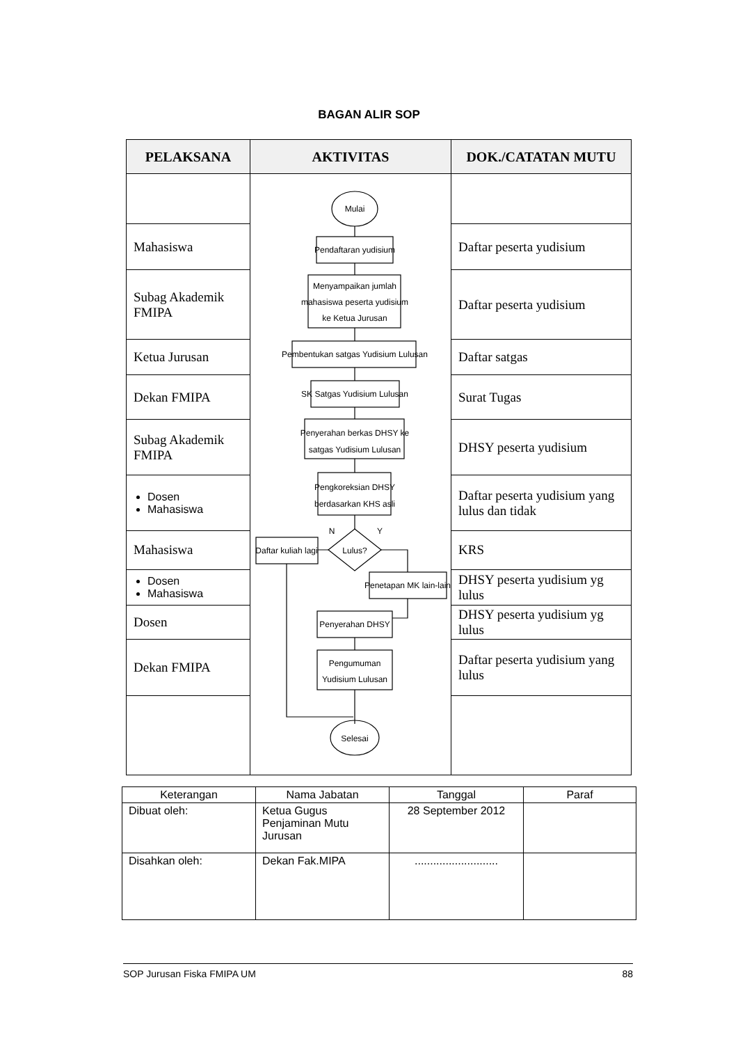BAGAN ALIR SOP
| PELAKSANA | AKTIVITAS | DOK./CATATAN MUTU |
| --- | --- | --- |
| | Mulai Pendaftaran yudisium Menyampaikan jumlah mahasiswa peserta yudisium ke Ketua Jurusan Pembentukan satgas Yudisium Lulusan SK Satgas Yudisium Lulusan Penyerahan berkas DHSY ke satgas Yudisium Lulusan Pengkoreksian DHSY berdasarkan KHS asli Lulus? N Y Daftar kuliah lagi Penetapan MK lain-lain Penyerahan DHSY Pengumuman Yudisium Lulusan Selesai | |
| Mahasiswa | | Daftar peserta yudisium |
| Subag Akademik FMIPA | | Daftar peserta yudisium |
| Ketua Jurusan | | Daftar satgas |
| Dekan FMIPA | | Surat Tugas |
| Subag Akademik FMIPA | | DHSY peserta yudisium |
| Dosen Mahasiswa | | Daftar peserta yudisium yang lulus dan tidak |
| Mahasiswa | | KRS |
| Dosen Mahasiswa | | DHSY peserta yudisium yg lulus |
| Dosen | | DHSY peserta yudisium yg lulus |
| Dekan FMIPA | | Daftar peserta yudisium yang lulus |
| Keterangan | Nama Jabatan | Tanggal | Paraf |
| --- | --- | --- | --- |
| Dibuat oleh: | Ketua Gugus Penjaminan Mutu Jurusan | 28 September 2012 | |
| Disahkan oleh: | Dekan Fak.MIPA | ........................... | |
SOP Jurusan Fiska FMIPA UM 88